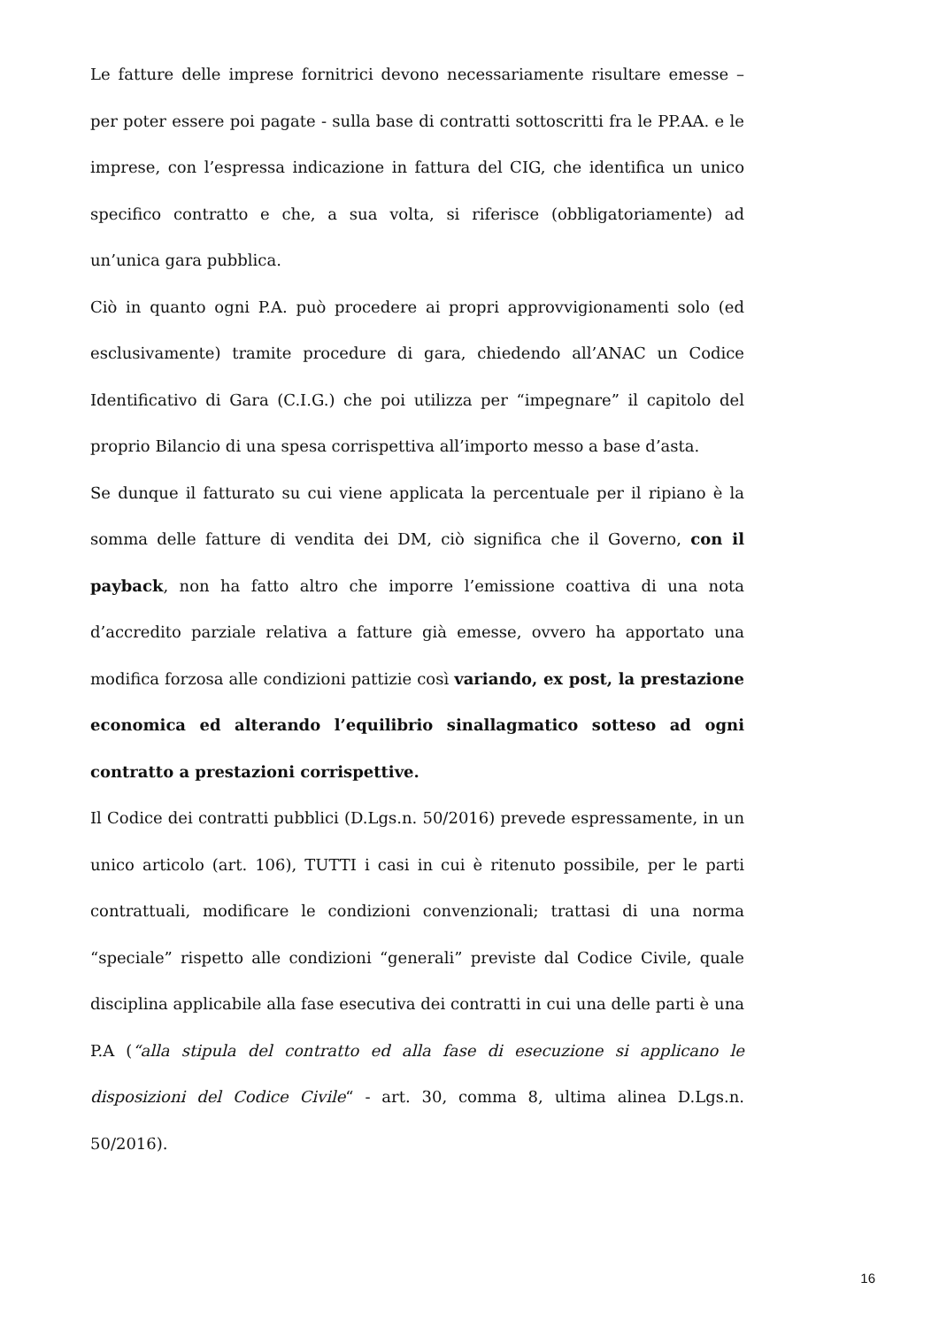Le fatture delle imprese fornitrici devono necessariamente risultare emesse – per poter essere poi pagate - sulla base di contratti sottoscritti fra le PP.AA. e le imprese, con l’espressa indicazione in fattura del CIG, che identifica un unico specifico contratto e che, a sua volta, si riferisce (obbligatoriamente) ad un’unica gara pubblica.
Ciò in quanto ogni P.A. può procedere ai propri approvvigionamenti solo (ed esclusivamente) tramite procedure di gara, chiedendo all’ANAC un Codice Identificativo di Gara (C.I.G.) che poi utilizza per “impegnare” il capitolo del proprio Bilancio di una spesa corrispettiva all’importo messo a base d’asta.
Se dunque il fatturato su cui viene applicata la percentuale per il ripiano è la somma delle fatture di vendita dei DM, ciò significa che il Governo, con il payback, non ha fatto altro che imporre l’emissione coattiva di una nota d’accredito parziale relativa a fatture già emesse, ovvero ha apportato una modifica forzosa alle condizioni pattizie così variando, ex post, la prestazione economica ed alterando l’equilibrio sinallagmatico sotteso ad ogni contratto a prestazioni corrispettive.
Il Codice dei contratti pubblici (D.Lgs.n. 50/2016) prevede espressamente, in un unico articolo (art. 106), TUTTI i casi in cui è ritenuto possibile, per le parti contrattuali, modificare le condizioni convenzionali; trattasi di una norma “speciale” rispetto alle condizioni “generali” previste dal Codice Civile, quale disciplina applicabile alla fase esecutiva dei contratti in cui una delle parti è una P.A (“alla stipula del contratto ed alla fase di esecuzione si applicano le disposizioni del Codice Civile“ - art. 30, comma 8, ultima alinea D.Lgs.n. 50/2016).
16